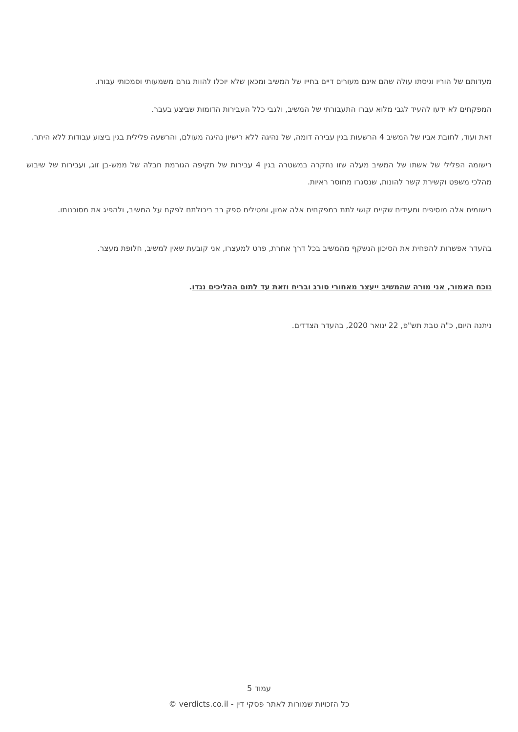מעדותם של הוריו וגיסתו עולה שהם אינם מעורים דיים בחייו של המשיב ומכאן שלא יוכלו להוות גורם משמעותי וסמכותי עבורו.
המפקחים לא ידעו להעיד לגבי מלוא עברו התעבורתי של המשיב, ולגבי כלל העבירות הדומות שביצע בעבר.
זאת ועוד, לחובת אביו של המשיב 4 הרשעות בגין עבירה דומה, של נהיגה ללא רישיון נהיגה מעולם, והרשעה פלילית בגין ביצוע עבודות ללא היתר.
רישומה הפלילי של אשתו של המשיב מעלה שזו נחקרה במשטרה בגין 4 עבירות של תקיפה הגורמת חבלה של ממש-בן זוג, ועבירות של שיבוש מהלכי משפט וקשירת קשר להונות, שנסגרו מחוסר ראיות.
רישומים אלה מוסיפים ומעידים שקיים קושי לתת במפקחים אלה אמון, ומטילים ספק רב ביכולתם לפקח על המשיב, ולהפיג את מסוכנותו.
בהעדר אפשרות להפחית את הסיכון הנשקף מהמשיב בכל דרך אחרת, פרט למעצרו, אני קובעת שאין למשיב, חלופת מעצר.
נוכח האמור, אני מורה שהמשיב ייעצר מאחורי סורג ובריח וזאת עד לתום ההליכים נגדו.
ניתנה היום, כ"ה טבת תש"פ, 22 ינואר 2020, בהעדר הצדדים.
עמוד 5
כל הזכויות שמורות לאתר פסקי דין - verdicts.co.il ©